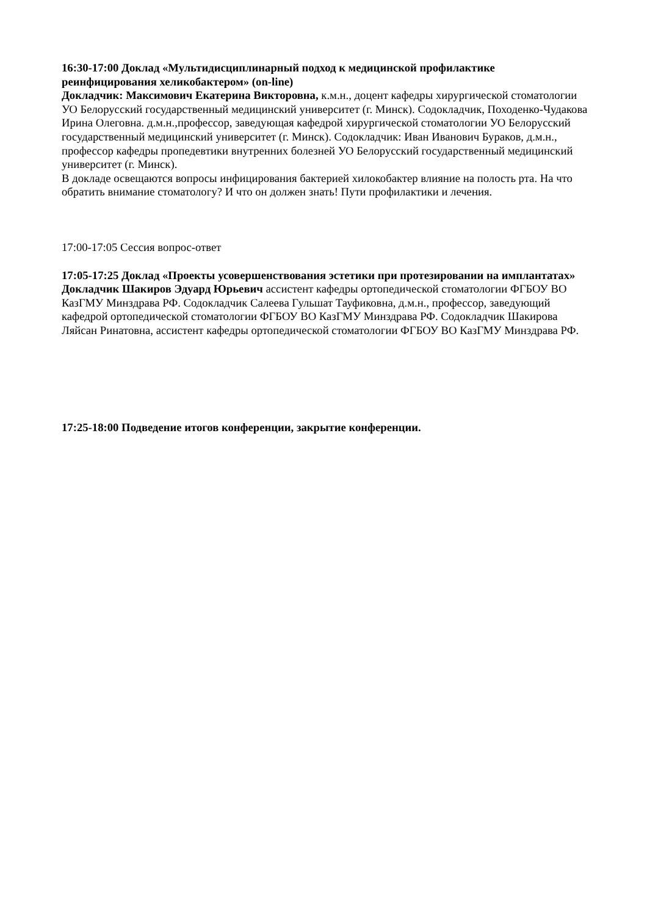16:30-17:00 Доклад «Мультидисциплинарный подход к медицинской профилактике реинфицирования хеликобактером» (on-line)
Докладчик: Максимович Екатерина Викторовна, к.м.н., доцент кафедры хирургической стоматологии УО Белорусский государственный медицинский университет (г. Минск). Содокладчик, Походенко-Чудакова Ирина Олеговна. д.м.н.,профессор, заведующая кафедрой хирургической стоматологии УО Белорусский государственный медицинский университет (г. Минск). Содокладчик: Иван Иванович Бураков, д.м.н., профессор кафедры пропедевтики внутренних болезней УО Белорусский государственный медицинский университет (г. Минск).
В докладе освещаются вопросы инфицирования бактерией хилокобактер влияние на полость рта. На что обратить внимание стоматологу? И что он должен знать! Пути профилактики и лечения.
17:00-17:05 Сессия вопрос-ответ
17:05-17:25 Доклад «Проекты усовершенствования эстетики при протезировании на имплантатах»
Докладчик Шакиров Эдуард Юрьевич ассистент кафедры ортопедической стоматологии ФГБОУ ВО КазГМУ Минздрава РФ. Содокладчик Салеева Гульшат Тауфиковна, д.м.н., профессор, заведующий кафедрой ортопедической стоматологии ФГБОУ ВО КазГМУ Минздрава РФ. Содокладчик Шакирова Ляйсан Ринатовна, ассистент кафедры ортопедической стоматологии ФГБОУ ВО КазГМУ Минздрава РФ.
17:25-18:00 Подведение итогов конференции, закрытие конференции.